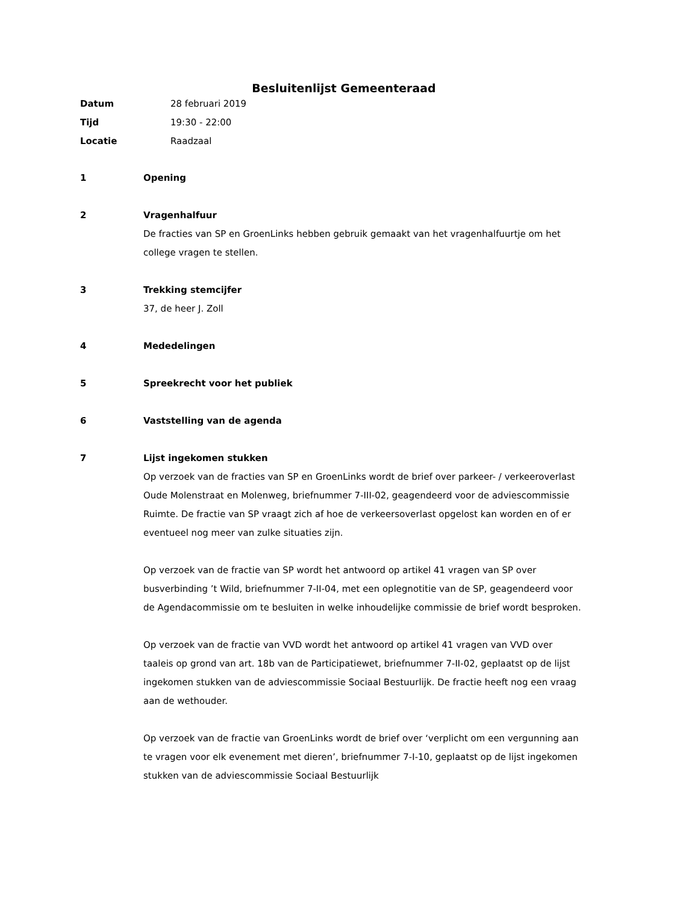Besluitenlijst Gemeenteraad
Datum 28 februari 2019
Tijd 19:30 - 22:00
Locatie Raadzaal
1 Opening
2 Vragenhalfuur
De fracties van SP en GroenLinks hebben gebruik gemaakt van het vragenhalfuurtje om het college vragen te stellen.
3 Trekking stemcijfer
37, de heer J. Zoll
4 Mededelingen
5 Spreekrecht voor het publiek
6 Vaststelling van de agenda
7 Lijst ingekomen stukken
Op verzoek van de fracties van SP en GroenLinks wordt de brief over parkeer- / verkeeroverlast Oude Molenstraat en Molenweg, briefnummer 7-III-02, geagendeerd voor de adviescommissie Ruimte. De fractie van SP vraagt zich af hoe de verkeersoverlast opgelost kan worden en of er eventueel nog meer van zulke situaties zijn.
Op verzoek van de fractie van SP wordt het antwoord op artikel 41 vragen van SP over busverbinding ’t Wild, briefnummer 7-II-04, met een oplegnotitie van de SP, geagendeerd voor de Agendacommissie om te besluiten in welke inhoudelijke commissie de brief wordt besproken.
Op verzoek van de fractie van VVD wordt het antwoord op artikel 41 vragen van VVD over taaleis op grond van art. 18b van de Participatiewet, briefnummer 7-II-02, geplaatst op de lijst ingekomen stukken van de adviescommissie Sociaal Bestuurlijk. De fractie heeft nog een vraag aan de wethouder.
Op verzoek van de fractie van GroenLinks wordt de brief over ‘verplicht om een vergunning aan te vragen voor elk evenement met dieren’, briefnummer 7-I-10, geplaatst op de lijst ingekomen stukken van de adviescommissie Sociaal Bestuurlijk